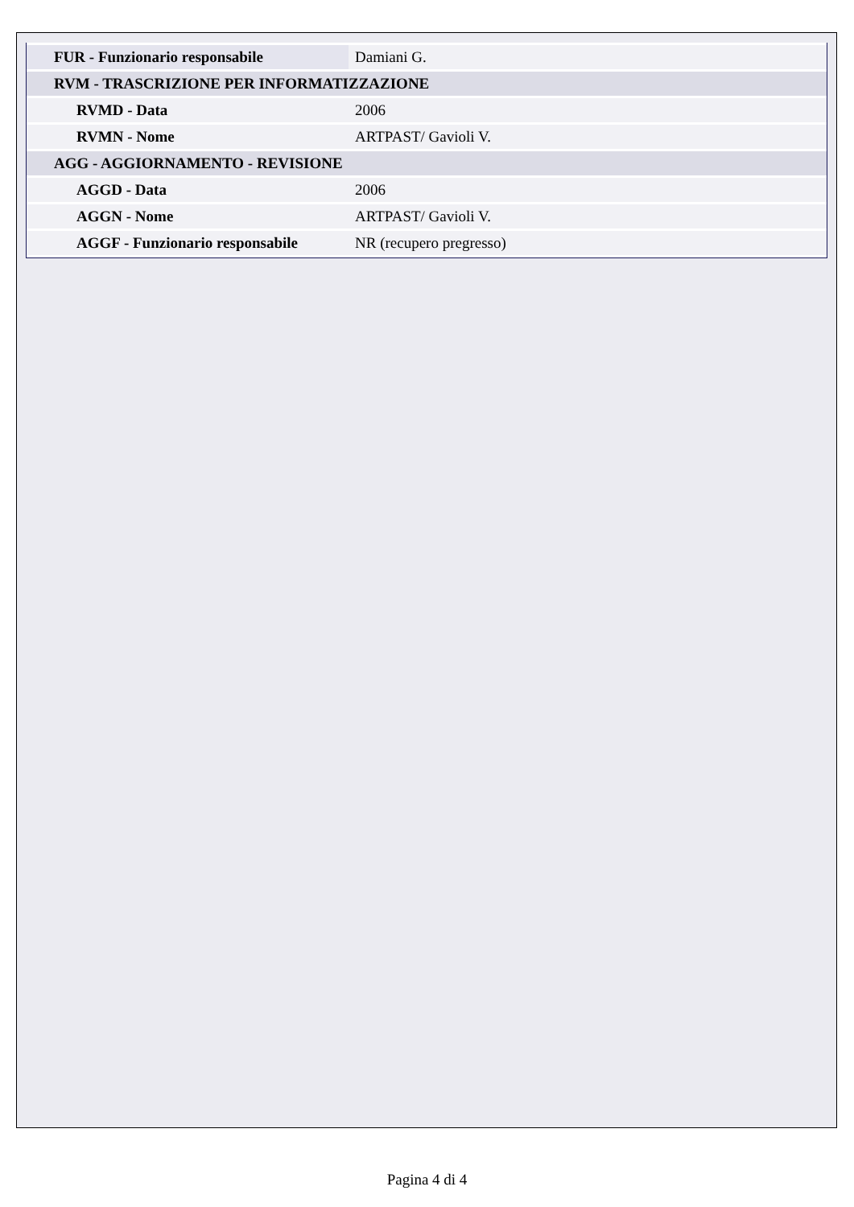| FUR - Funzionario responsabile | Damiani G. |
| RVM - TRASCRIZIONE PER INFORMATIZZAZIONE | |
| RVMD - Data | 2006 |
| RVMN - Nome | ARTPAST/ Gavioli V. |
| AGG - AGGIORNAMENTO - REVISIONE | |
| AGGD - Data | 2006 |
| AGGN - Nome | ARTPAST/ Gavioli V. |
| AGGF - Funzionario responsabile | NR (recupero pregresso) |
Pagina 4 di 4